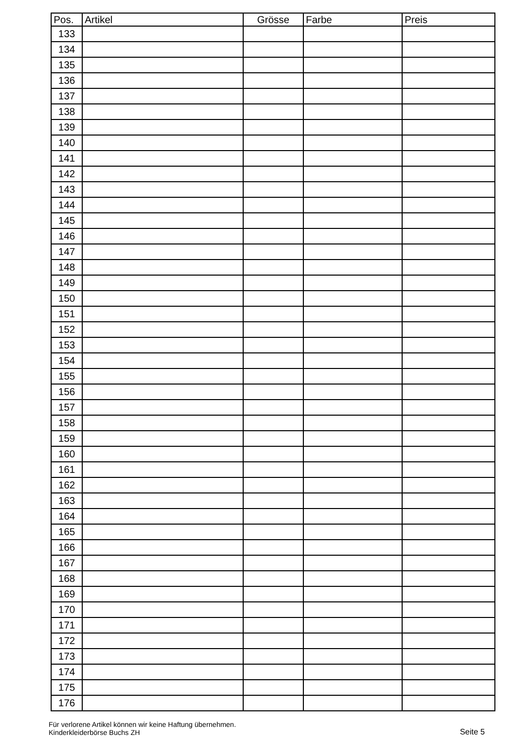| Pos. | Artikel | Grösse | Farbe | Preis |
| --- | --- | --- | --- | --- |
| 133 | | | | |
| 134 | | | | |
| 135 | | | | |
| 136 | | | | |
| 137 | | | | |
| 138 | | | | |
| 139 | | | | |
| 140 | | | | |
| 141 | | | | |
| 142 | | | | |
| 143 | | | | |
| 144 | | | | |
| 145 | | | | |
| 146 | | | | |
| 147 | | | | |
| 148 | | | | |
| 149 | | | | |
| 150 | | | | |
| 151 | | | | |
| 152 | | | | |
| 153 | | | | |
| 154 | | | | |
| 155 | | | | |
| 156 | | | | |
| 157 | | | | |
| 158 | | | | |
| 159 | | | | |
| 160 | | | | |
| 161 | | | | |
| 162 | | | | |
| 163 | | | | |
| 164 | | | | |
| 165 | | | | |
| 166 | | | | |
| 167 | | | | |
| 168 | | | | |
| 169 | | | | |
| 170 | | | | |
| 171 | | | | |
| 172 | | | | |
| 173 | | | | |
| 174 | | | | |
| 175 | | | | |
| 176 | | | | |
Für verlorene Artikel können wir keine Haftung übernehmen.
Kinderkleiderbörse Buchs ZH
Seite 5